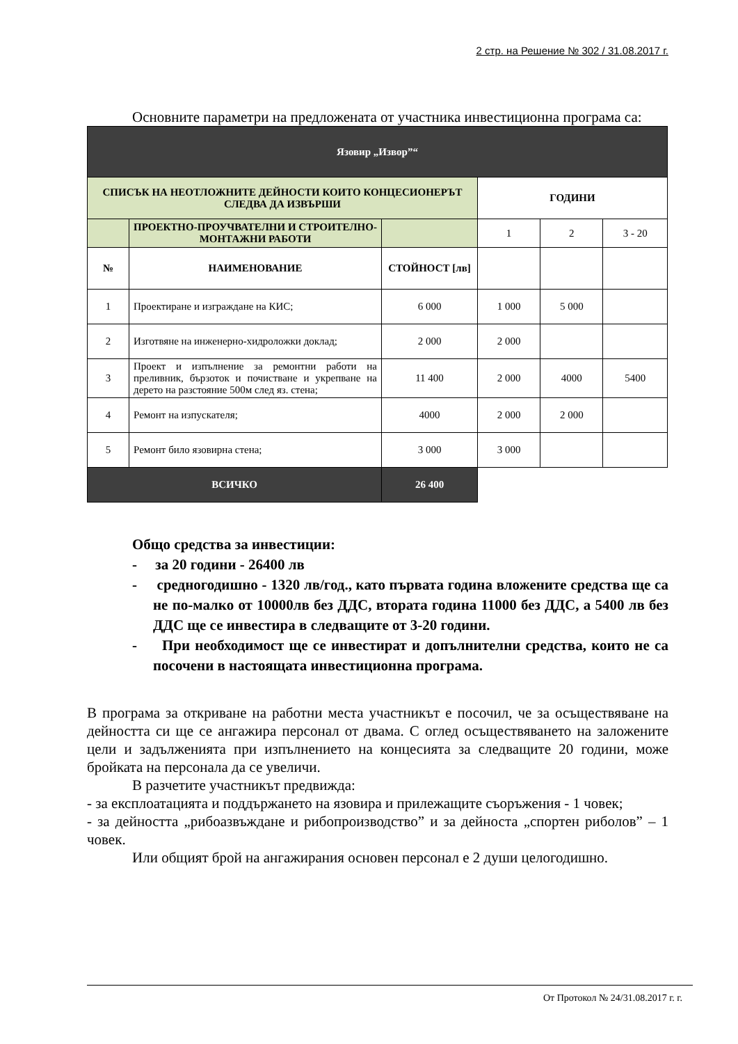2 стр. на Решение № 302 / 31.08.2017 г.
Основните параметри на предложената от участника инвестиционна програма са:
| Язовир „Извор”“ | | | | | |
| СПИСЪК НА НЕОТЛОЖНИТЕ ДЕЙНОСТИ КОИТО КОНЦЕСИОНЕРЪТ СЛЕДВА ДА ИЗВЪРШИ | | | ГОДИНИ | | |
| | ПРОЕКТНО-ПРОУЧВАТЕЛНИ И СТРОИТЕЛНО-МОНТАЖНИ РАБОТИ | | 1 | 2 | 3 - 20 |
| № | НАИМЕНОВАНИЕ | СТОЙНОСТ [лв] | | | |
| 1 | Проектиране и изграждане на КИС; | 6 000 | 1 000 | 5 000 | |
| 2 | Изготвяне на инженерно-хидроложки доклад; | 2 000 | 2 000 | | |
| 3 | Проект и изпълнение за ремонтни работи на преливник, бързоток и почистване и укрепване на дерето на разстояние 500м след яз. стена; | 11 400 | 2 000 | 4000 | 5400 |
| 4 | Ремонт на изпускателя; | 4000 | 2 000 | 2 000 | |
| 5 | Ремонт било язовирна стена; | 3 000 | 3 000 | | |
| ВСИЧКО | | 26 400 | | | |
Общо средства за инвестиции:
- за 20 години - 26400 лв
- средногодишно - 1320 лв/год., като първата година вложените средства ще са не по-малко от 10000лв без ДДС, втората година 11000 без ДДС, а 5400 лв без ДДС ще се инвестира в следващите от 3-20 години.
- При необходимост ще се инвестират и допълнителни средства, които не са посочени в настоящата инвестиционна програма.
В програма за откриване на работни места участникът е посочил, че за осъществяване на дейността си ще се ангажира персонал от двама. С оглед осъществяването на заложените цели и задълженията при изпълнението на концесията за следващите 20 години, може бройката на персонала да се увеличи.
В разчетите участникът предвижда:
- за експлоатацията и поддържането на язовира и прилежащите съоръжения - 1 човек;
- за дейността „рибоазвъждане и рибопроизводство” и за дейноста „спортен риболов” – 1 човек.
Или общият брой на ангажирания основен персонал е 2 души целогодишно.
От Протокол № 24/31.08.2017 г. г.